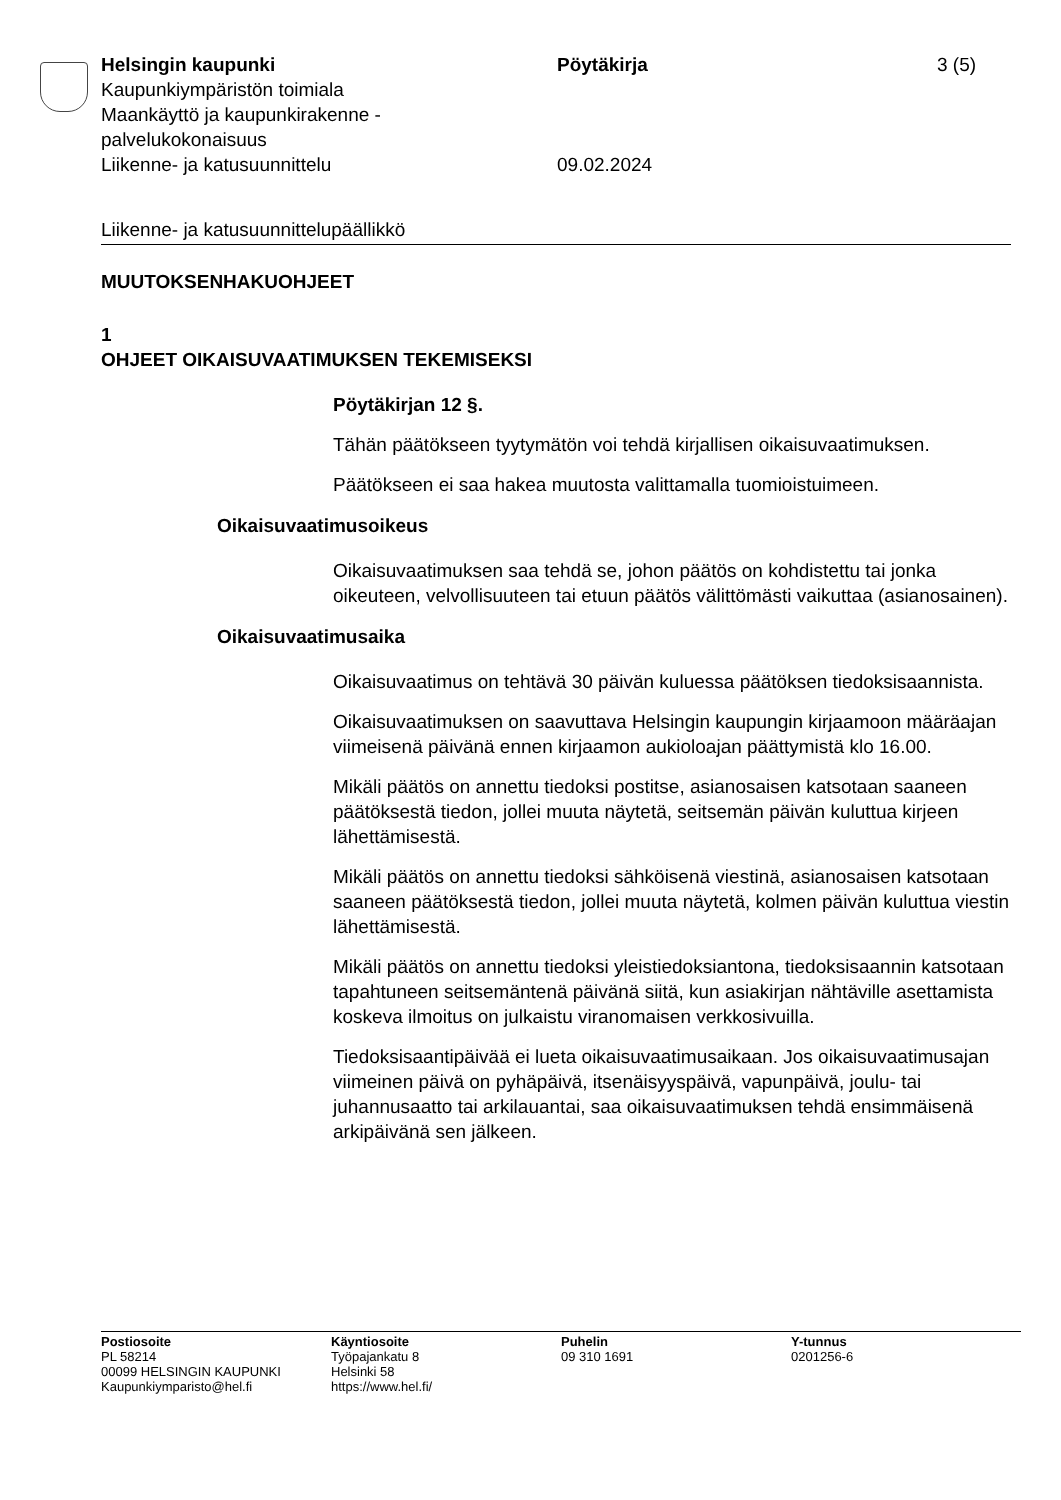Helsingin kaupunki Pöytäkirja 3 (5)
Kaupunkiympäristön toimiala
Maankäyttö ja kaupunkirakenne -
palvelukokonaisuus
Liikenne- ja katusuunnittelu 09.02.2024
Liikenne- ja katusuunnittelupäällikkö
MUUTOKSENHAKUOHJEET
1
OHJEET OIKAISUVAATIMUKSEN TEKEMISEKSI
Pöytäkirjan 12 §.
Tähän päätökseen tyytymätön voi tehdä kirjallisen oikaisuvaatimuksen.
Päätökseen ei saa hakea muutosta valittamalla tuomioistuimeen.
Oikaisuvaatimusoikeus
Oikaisuvaatimuksen saa tehdä se, johon päätös on kohdistettu tai jonka oikeuteen, velvollisuuteen tai etuun päätös välittömästi vaikuttaa (asianosainen).
Oikaisuvaatimusaika
Oikaisuvaatimus on tehtävä 30 päivän kuluessa päätöksen tiedoksisaannista.
Oikaisuvaatimuksen on saavuttava Helsingin kaupungin kirjaamoon määräajan viimeisenä päivänä ennen kirjaamon aukioloajan päättymistä klo 16.00.
Mikäli päätös on annettu tiedoksi postitse, asianosaisen katsotaan saaneen päätöksestä tiedon, jollei muuta näytetä, seitsemän päivän kuluttua kirjeen lähettämisestä.
Mikäli päätös on annettu tiedoksi sähköisenä viestinä, asianosaisen katsotaan saaneen päätöksestä tiedon, jollei muuta näytetä, kolmen päivän kuluttua viestin lähettämisestä.
Mikäli päätös on annettu tiedoksi yleistiedoksiantona, tiedoksisaannin katsotaan tapahtuneen seitsemäntenä päivänä siitä, kun asiakirjan nähtäville asettamista koskeva ilmoitus on julkaistu viranomaisen verkkosivuilla.
Tiedoksisaantipäivää ei lueta oikaisuvaatimusaikaan. Jos oikaisuvaatimusajan viimeinen päivä on pyhäpäivä, itsenäisyyspäivä, vapunpäivä, joulu- tai juhannusaatto tai arkilauantai, saa oikaisuvaatimuksen tehdä ensimmäisenä arkipäivänä sen jälkeen.
Postiosoite
PL 58214
00099 HELSINGIN KAUPUNKI
Kaupunkiymparisto@hel.fi
Käyntiosoite
Työpajankatu 8
Helsinki 58
https://www.hel.fi/
Puhelin
09 310 1691
Y-tunnus
0201256-6